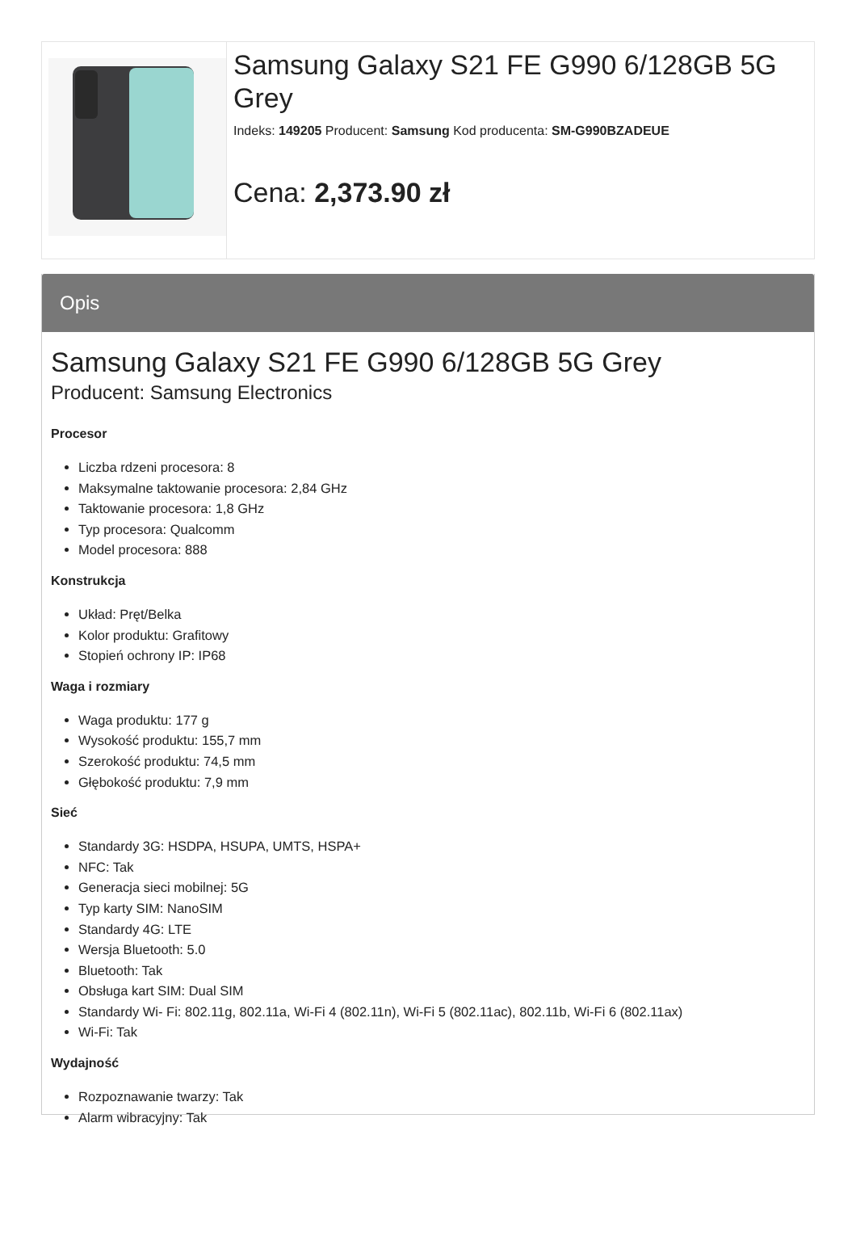Samsung Galaxy S21 FE G990 6/128GB 5G Grey
Indeks: 149205 Producent: Samsung Kod producenta: SM-G990BZADEUE
Cena: 2,373.90 zł
Opis
Samsung Galaxy S21 FE G990 6/128GB 5G Grey
Producent: Samsung Electronics
Procesor
Liczba rdzeni procesora: 8
Maksymalne taktowanie procesora: 2,84 GHz
Taktowanie procesora: 1,8 GHz
Typ procesora: Qualcomm
Model procesora: 888
Konstrukcja
Układ: Pręt/Belka
Kolor produktu: Grafitowy
Stopień ochrony IP: IP68
Waga i rozmiary
Waga produktu: 177 g
Wysokość produktu: 155,7 mm
Szerokość produktu: 74,5 mm
Głębokość produktu: 7,9 mm
Sieć
Standardy 3G: HSDPA, HSUPA, UMTS, HSPA+
NFC: Tak
Generacja sieci mobilnej: 5G
Typ karty SIM: NanoSIM
Standardy 4G: LTE
Wersja Bluetooth: 5.0
Bluetooth: Tak
Obsługa kart SIM: Dual SIM
Standardy Wi- Fi: 802.11g, 802.11a, Wi-Fi 4 (802.11n), Wi-Fi 5 (802.11ac), 802.11b, Wi-Fi 6 (802.11ax)
Wi-Fi: Tak
Wydajność
Rozpoznawanie twarzy: Tak
Alarm wibracyjny: Tak